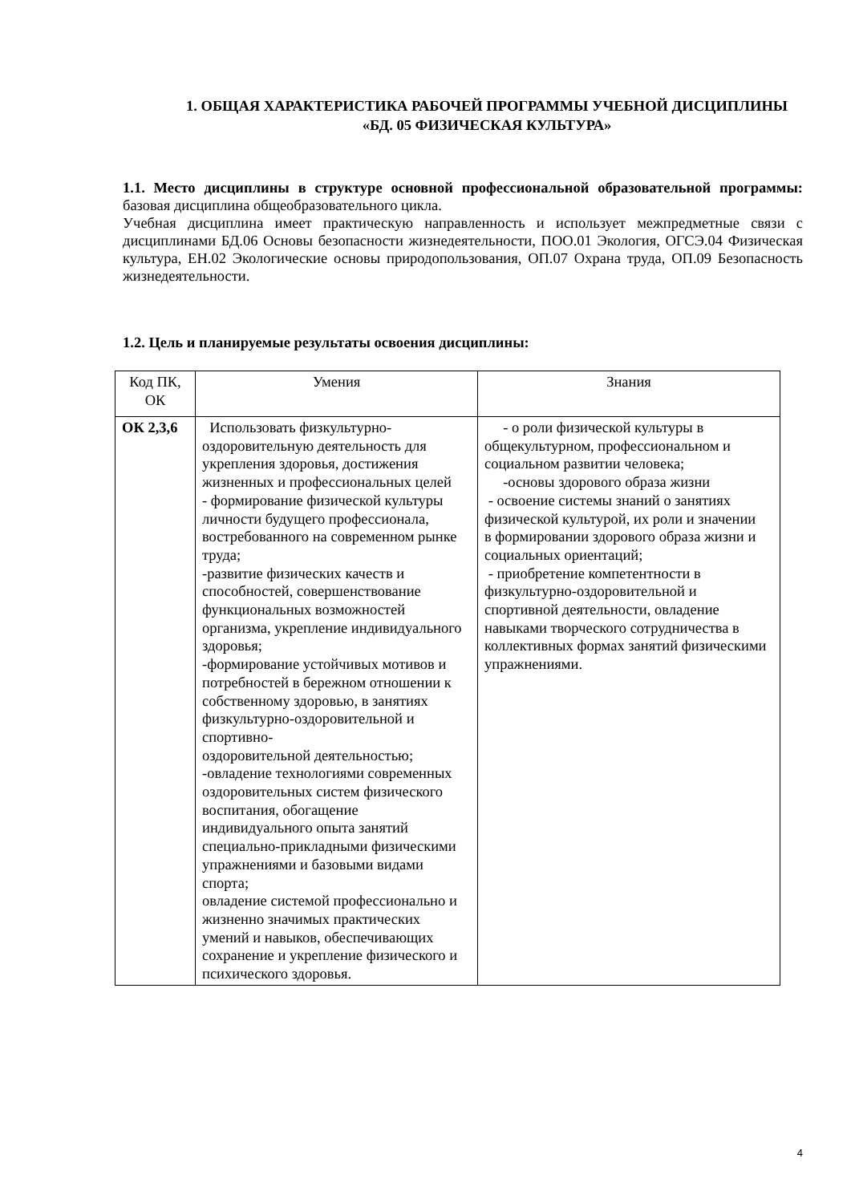1. ОБЩАЯ ХАРАКТЕРИСТИКА РАБОЧЕЙ ПРОГРАММЫ УЧЕБНОЙ ДИСЦИПЛИНЫ «БД. 05 ФИЗИЧЕСКАЯ КУЛЬТУРА»
1.1. Место дисциплины в структуре основной профессиональной образовательной программы: базовая дисциплина общеобразовательного цикла.
Учебная дисциплина имеет практическую направленность и использует межпредметные связи с дисциплинами БД.06 Основы безопасности жизнедеятельности, ПОО.01 Экология, ОГСЭ.04 Физическая культура, ЕН.02 Экологические основы природопользования, ОП.07 Охрана труда, ОП.09 Безопасность жизнедеятельности.
1.2. Цель и планируемые результаты освоения дисциплины:
| Код ПК, ОК | Умения | Знания |
| ОК 2,3,6 | Использовать физкультурно-оздоровительную деятельность для укрепления здоровья, достижения жизненных и профессиональных целей - формирование физической культуры личности будущего профессионала, востребованного на современном рынке труда; -развитие физических качеств и способностей, совершенствование функциональных возможностей организма, укрепление индивидуального здоровья; -формирование устойчивых мотивов и потребностей в бережном отношении к собственному здоровью, в занятиях физкультурно-оздоровительной и спортивно- оздоровительной деятельностью; -овладение технологиями современных оздоровительных систем физического воспитания, обогащение индивидуального опыта занятий специально-прикладными физическими упражнениями и базовыми видами спорта; овладение системой профессионально и жизненно значимых практических умений и навыков, обеспечивающих сохранение и укрепление физического и психического здоровья. | - о роли физической культуры в общекультурном, профессиональном и социальном развитии человека; -основы здорового образа жизни - освоение системы знаний о занятиях физической культурой, их роли и значении в формировании здорового образа жизни и социальных ориентаций; - приобретение компетентности в физкультурно-оздоровительной и спортивной деятельности, овладение навыками творческого сотрудничества в коллективных формах занятий физическими упражнениями. |
4